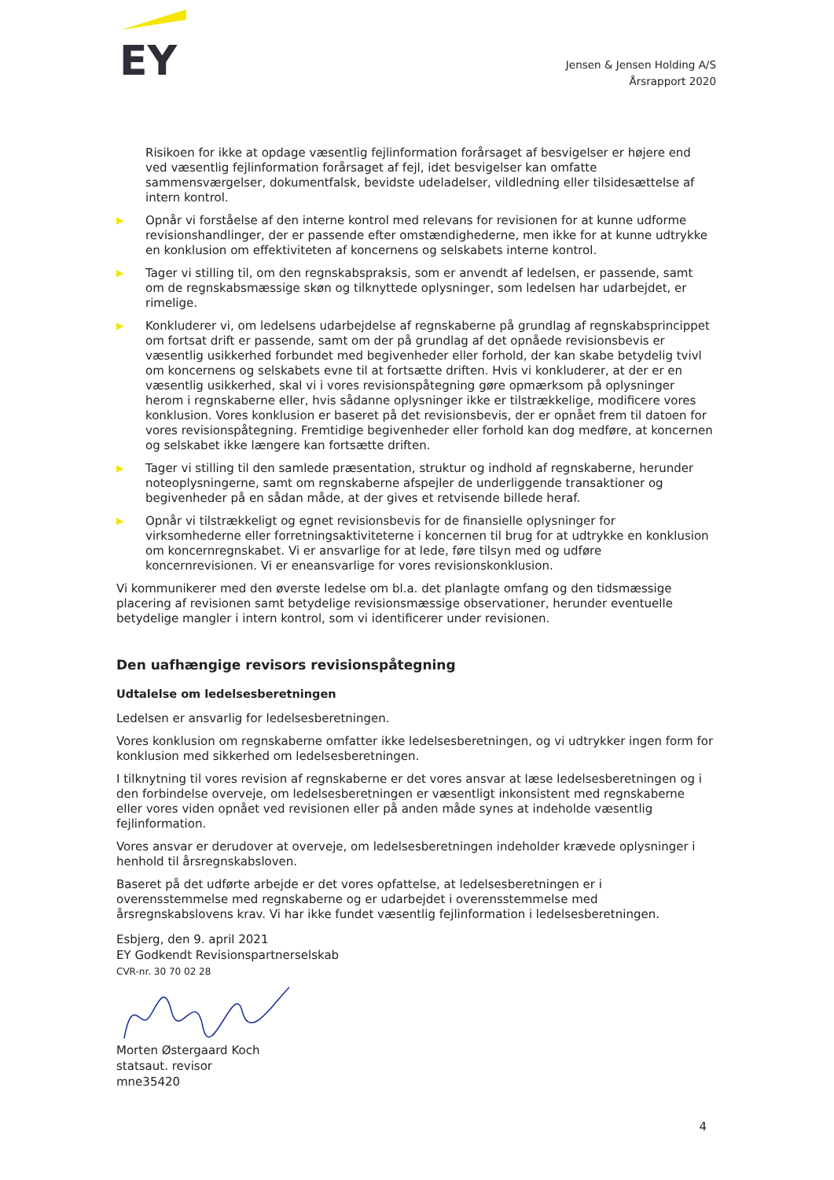EY
Jensen & Jensen Holding A/S
Årsrapport 2020
Risikoen for ikke at opdage væsentlig fejlinformation forårsaget af besvigelser er højere end ved væsentlig fejlinformation forårsaget af fejl, idet besvigelser kan omfatte sammensværgelser, dokumentfalsk, bevidste udeladelser, vildledning eller tilsidesættelse af intern kontrol.
▶ Opnår vi forståelse af den interne kontrol med relevans for revisionen for at kunne udforme revisionshandlinger, der er passende efter omstændighederne, men ikke for at kunne udtrykke en konklusion om effektiviteten af koncernens og selskabets interne kontrol.
▶ Tager vi stilling til, om den regnskabspraksis, som er anvendt af ledelsen, er passende, samt om de regnskabsmæssige skøn og tilknyttede oplysninger, som ledelsen har udarbejdet, er rimelige.
▶ Konkluderer vi, om ledelsens udarbejdelse af regnskaberne på grundlag af regnskabsprincippet om fortsat drift er passende, samt om der på grundlag af det opnåede revisionsbevis er væsentlig usikkerhed forbundet med begivenheder eller forhold, der kan skabe betydelig tvivl om koncernens og selskabets evne til at fortsætte driften. Hvis vi konkluderer, at der er en væsentlig usikkerhed, skal vi i vores revisionspåtegning gøre opmærksom på oplysninger herom i regnskaberne eller, hvis sådanne oplysninger ikke er tilstrækkelige, modificere vores konklusion. Vores konklusion er baseret på det revisionsbevis, der er opnået frem til datoen for vores revisionspåtegning. Fremtidige begivenheder eller forhold kan dog medføre, at koncernen og selskabet ikke længere kan fortsætte driften.
▶ Tager vi stilling til den samlede præsentation, struktur og indhold af regnskaberne, herunder noteoplysningerne, samt om regnskaberne afspejler de underliggende transaktioner og begivenheder på en sådan måde, at der gives et retvisende billede heraf.
▶ Opnår vi tilstrækkeligt og egnet revisionsbevis for de finansielle oplysninger for virksomhederne eller forretningsaktiviteterne i koncernen til brug for at udtrykke en konklusion om koncernregnskabet. Vi er ansvarlige for at lede, føre tilsyn med og udføre koncernrevisionen. Vi er eneansvarlige for vores revisionskonklusion.
Vi kommunikerer med den øverste ledelse om bl.a. det planlagte omfang og den tidsmæssige placering af revisionen samt betydelige revisionsmæssige observationer, herunder eventuelle betydelige mangler i intern kontrol, som vi identificerer under revisionen.
Den uafhængige revisors revisionspåtegning
Udtalelse om ledelsesberetningen
Ledelsen er ansvarlig for ledelsesberetningen.
Vores konklusion om regnskaberne omfatter ikke ledelsesberetningen, og vi udtrykker ingen form for konklusion med sikkerhed om ledelsesberetningen.
I tilknytning til vores revision af regnskaberne er det vores ansvar at læse ledelsesberetningen og i den forbindelse overveje, om ledelsesberetningen er væsentligt inkonsistent med regnskaberne eller vores viden opnået ved revisionen eller på anden måde synes at indeholde væsentlig fejlinformation.
Vores ansvar er derudover at overveje, om ledelsesberetningen indeholder krævede oplysninger i henhold til årsregnskabsloven.
Baseret på det udførte arbejde er det vores opfattelse, at ledelsesberetningen er i overensstemmelse med regnskaberne og er udarbejdet i overensstemmelse med årsregnskabslovens krav. Vi har ikke fundet væsentlig fejlinformation i ledelsesberetningen.
Esbjerg, den 9. april 2021
EY Godkendt Revisionspartnerselskab
CVR-nr. 30 70 02 28
Morten Østergaard Koch
statsaut. revisor
mne35420
4